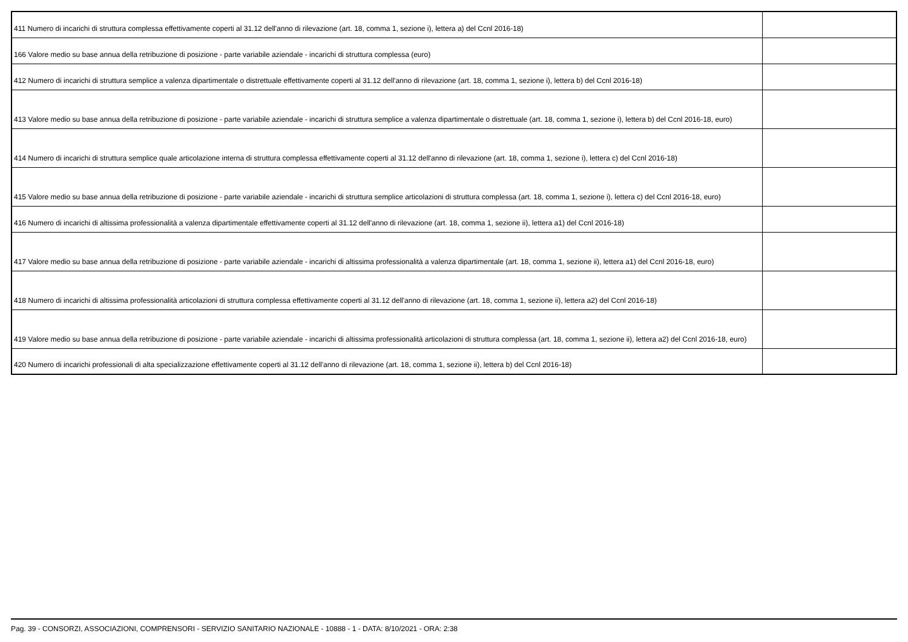| 411 Numero di incarichi di struttura complessa effettivamente coperti al 31.12 dell'anno di rilevazione (art. 18, comma 1, sezione i), lettera a) del Ccnl 2016-18) | |
| 166 Valore medio su base annua della retribuzione di posizione - parte variabile aziendale - incarichi di struttura complessa (euro) | |
| 412 Numero di incarichi di struttura semplice a valenza dipartimentale o distrettuale effettivamente coperti al 31.12 dell'anno di rilevazione (art. 18, comma 1, sezione i), lettera b) del Ccnl 2016-18) | |
| 413 Valore medio su base annua della retribuzione di posizione - parte variabile aziendale - incarichi di struttura semplice a valenza dipartimentale o distrettuale (art. 18, comma 1, sezione i), lettera b) del Ccnl 2016-18, euro) | |
| 414 Numero di incarichi di struttura semplice quale articolazione interna di struttura complessa effettivamente coperti al 31.12 dell'anno di rilevazione (art. 18, comma 1, sezione i), lettera c) del Ccnl 2016-18) | |
| 415 Valore medio su base annua della retribuzione di posizione - parte variabile aziendale - incarichi di struttura semplice articolazioni di struttura complessa (art. 18, comma 1, sezione i), lettera c) del Ccnl 2016-18, euro) | |
| 416 Numero di incarichi di altissima professionalità a valenza dipartimentale effettivamente coperti al 31.12 dell'anno di rilevazione (art. 18, comma 1, sezione ii), lettera a1) del Ccnl 2016-18) | |
| 417 Valore medio su base annua della retribuzione di posizione - parte variabile aziendale - incarichi di altissima professionalità a valenza dipartimentale (art. 18, comma 1, sezione ii), lettera a1) del Ccnl 2016-18, euro) | |
| 418 Numero di incarichi di altissima professionalità articolazioni di struttura complessa effettivamente coperti al 31.12 dell'anno di rilevazione (art. 18, comma 1, sezione ii), lettera a2) del Ccnl 2016-18) | |
| 419 Valore medio su base annua della retribuzione di posizione - parte variabile aziendale - incarichi di altissima professionalità articolazioni di struttura complessa (art. 18, comma 1, sezione ii), lettera a2) del Ccnl 2016-18, euro) | |
| 420 Numero di incarichi professionali di alta specializzazione effettivamente coperti al 31.12 dell'anno di rilevazione (art. 18, comma 1, sezione ii), lettera b) del Ccnl 2016-18) | |
Pag. 39 - CONSORZI, ASSOCIAZIONI, COMPRENSORI - SERVIZIO SANITARIO NAZIONALE - 10888 - 1 - DATA: 8/10/2021 - ORA: 2:38